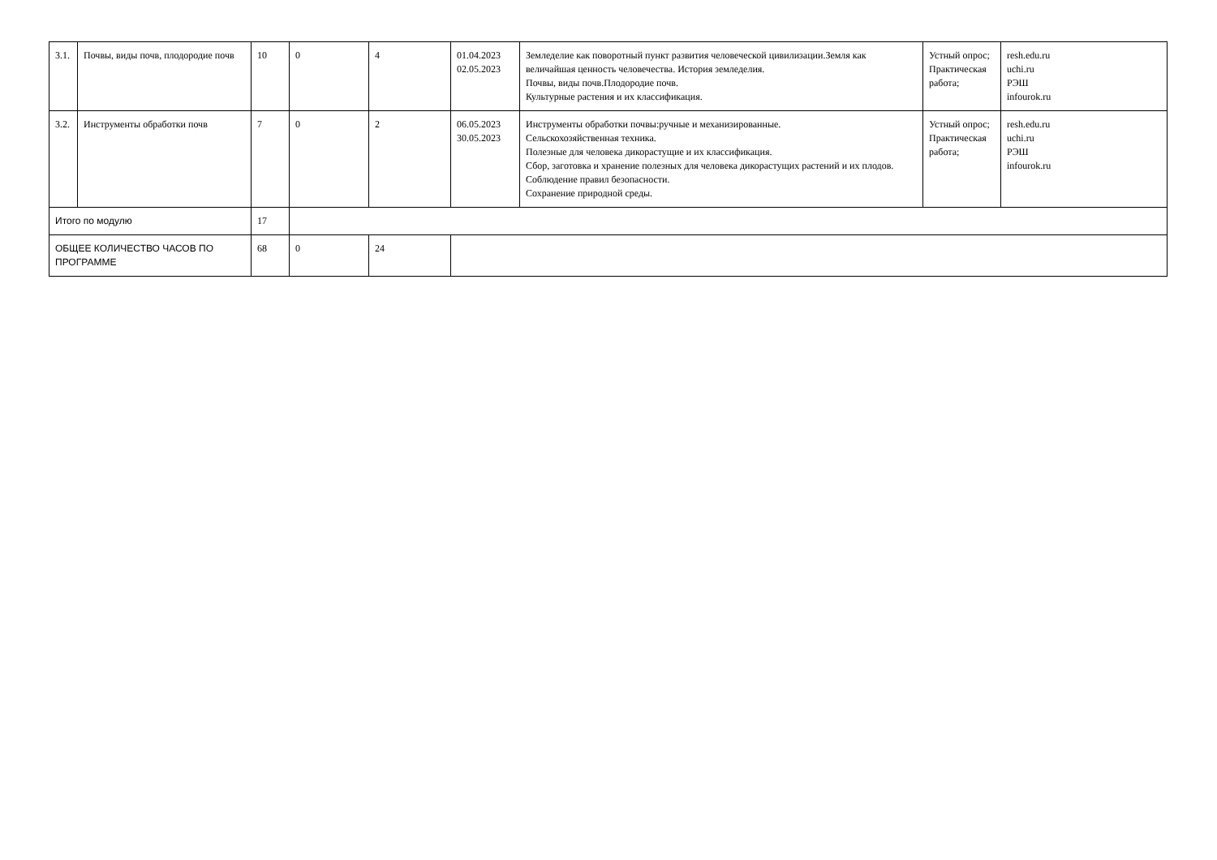| 3.1. | Почвы, виды почв, плодородие почв | 10 | 0 | 4 | 01.04.2023 02.05.2023 | Земледелие как поворотный пункт развития человеческой цивилизации.Земля как величайшая ценность человечества. История земледелия. Почвы, виды почв.Плодородие почв. Культурные растения и их классификация. | Устный опрос; Практическая работа; | resh.edu.ru uchi.ru РЭШ infourok.ru |
| 3.2. | Инструменты обработки почв | 7 | 0 | 2 | 06.05.2023 30.05.2023 | Инструменты обработки почвы:ручные и механизированные. Сельскохозяйственная техника. Полезные для человека дикорастущие и их классификация. Сбор, заготовка и хранение полезных для человека дикорастущих растений и их плодов. Соблюдение правил безопасности. Сохранение природной среды. | Устный опрос; Практическая работа; | resh.edu.ru uchi.ru РЭШ infourok.ru |
| Итого по модулю | | 17 | | | | | | |
| ОБЩЕЕ КОЛИЧЕСТВО ЧАСОВ ПО ПРОГРАММЕ | | 68 | 0 | 24 | | | | |